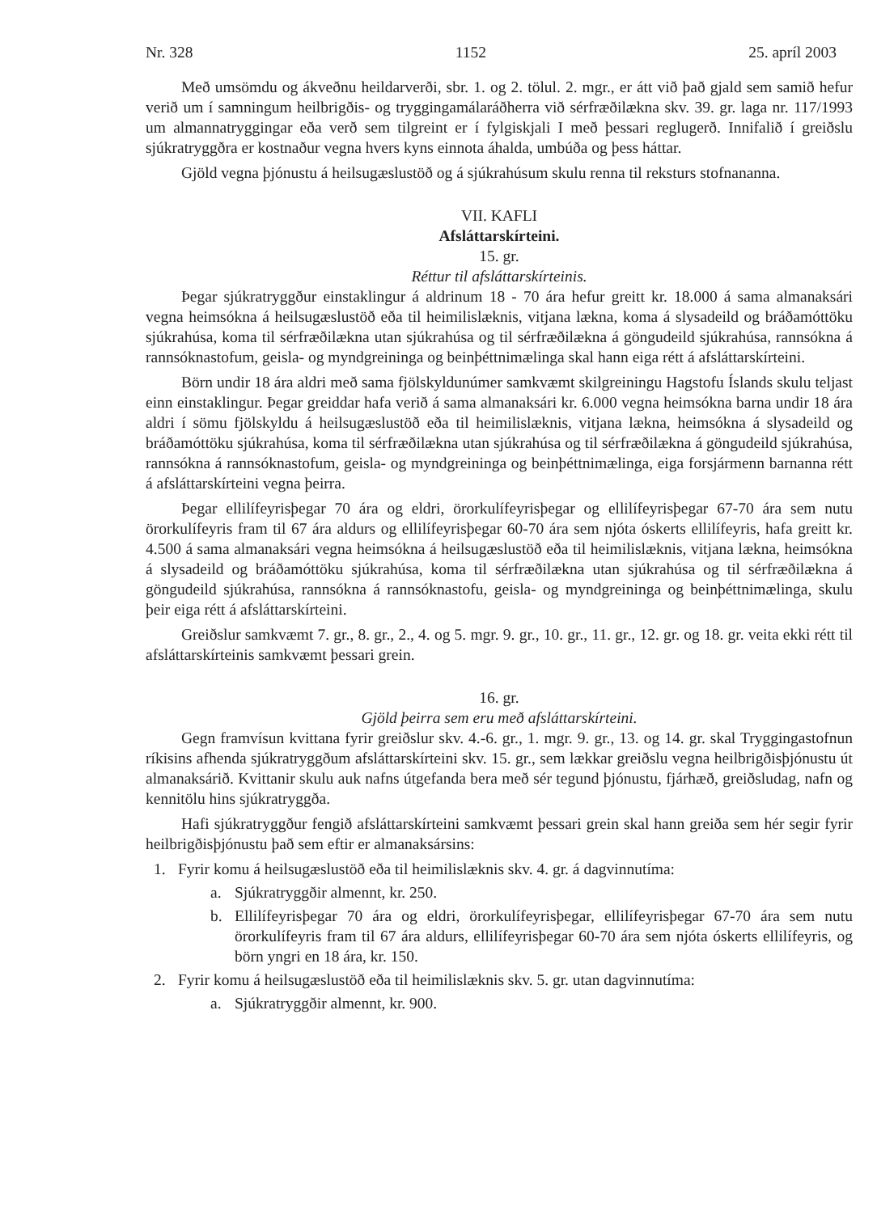Nr. 328 1152 25. apríl 2003
Með umsömdu og ákveðnu heildarverði, sbr. 1. og 2. tölul. 2. mgr., er átt við það gjald sem samið hefur verið um í samningum heilbrigðis- og tryggingamálaráðherra við sérfræðilækna skv. 39. gr. laga nr. 117/1993 um almannatryggingar eða verð sem tilgreint er í fylgiskjali I með þessari reglugerð. Innifalið í greiðslu sjúkratryggðra er kostnaður vegna hvers kyns einnota áhalda, umbúða og þess háttar.
Gjöld vegna þjónustu á heilsugæslustöð og á sjúkrahúsum skulu renna til reksturs stofnananna.
VII. KAFLI
Afsláttarskírteini.
15. gr.
Réttur til afsláttarskírteinis.
Þegar sjúkratryggður einstaklingur á aldrinum 18 - 70 ára hefur greitt kr. 18.000 á sama almanaksári vegna heimsókna á heilsugæslustöð eða til heimilislæknis, vitjana lækna, koma á slysadeild og bráðamóttöku sjúkrahúsa, koma til sérfræðilækna utan sjúkrahúsa og til sérfræðilækna á göngudeild sjúkrahúsa, rannsókna á rannsóknastofum, geisla- og myndgreininga og beinþéttnimælinga skal hann eiga rétt á afsláttarskírteini.
Börn undir 18 ára aldri með sama fjölskyldunúmer samkvæmt skilgreiningu Hagstofu Íslands skulu teljast einn einstaklingur. Þegar greiddar hafa verið á sama almanaksári kr. 6.000 vegna heimsókna barna undir 18 ára aldri í sömu fjölskyldu á heilsugæslustöð eða til heimilislæknis, vitjana lækna, heimsókna á slysadeild og bráðamóttöku sjúkrahúsa, koma til sérfræðilækna utan sjúkrahúsa og til sérfræðilækna á göngudeild sjúkrahúsa, rannsókna á rannsóknastofum, geisla- og myndgreininga og beinþéttnimælinga, eiga forsjármenn barnanna rétt á afsláttarskírteini vegna þeirra.
Þegar ellilífeyrisþegar 70 ára og eldri, örorkulífeyrisþegar og ellilífeyrisþegar 67-70 ára sem nutu örorkulífeyris fram til 67 ára aldurs og ellilífeyrisþegar 60-70 ára sem njóta óskerts ellilífeyris, hafa greitt kr. 4.500 á sama almanaksári vegna heimsókna á heilsugæslustöð eða til heimilislæknis, vitjana lækna, heimsókna á slysadeild og bráðamóttöku sjúkrahúsa, koma til sérfræðilækna utan sjúkrahúsa og til sérfræðilækna á göngudeild sjúkrahúsa, rannsókna á rannsóknastofu, geisla- og myndgreininga og beinþéttnimælinga, skulu þeir eiga rétt á afsláttarskírteini.
Greiðslur samkvæmt 7. gr., 8. gr., 2., 4. og 5. mgr. 9. gr., 10. gr., 11. gr., 12. gr. og 18. gr. veita ekki rétt til afsláttarskírteinis samkvæmt þessari grein.
16. gr.
Gjöld þeirra sem eru með afsláttarskírteini.
Gegn framvísun kvittana fyrir greiðslur skv. 4.-6. gr., 1. mgr. 9. gr., 13. og 14. gr. skal Tryggingastofnun ríkisins afhenda sjúkratryggðum afsláttarskírteini skv. 15. gr., sem lækkar greiðslu vegna heilbrigðisþjónustu út almanaksárið. Kvittanir skulu auk nafns útgefanda bera með sér tegund þjónustu, fjárhæð, greiðsludag, nafn og kennitölu hins sjúkratryggða.
Hafi sjúkratryggður fengið afsláttarskírteini samkvæmt þessari grein skal hann greiða sem hér segir fyrir heilbrigðisþjónustu það sem eftir er almanaksársins:
1. Fyrir komu á heilsugæslustöð eða til heimilislæknis skv. 4. gr. á dagvinnutíma:
a. Sjúkratryggðir almennt, kr. 250.
b. Ellilífeyrisþegar 70 ára og eldri, örorkulífeyrisþegar, ellilífeyrisþegar 67-70 ára sem nutu örorkulífeyris fram til 67 ára aldurs, ellilífeyrisþegar 60-70 ára sem njóta óskerts ellilífeyris, og börn yngri en 18 ára, kr. 150.
2. Fyrir komu á heilsugæslustöð eða til heimilislæknis skv. 5. gr. utan dagvinnutíma:
a. Sjúkratryggðir almennt, kr. 900.